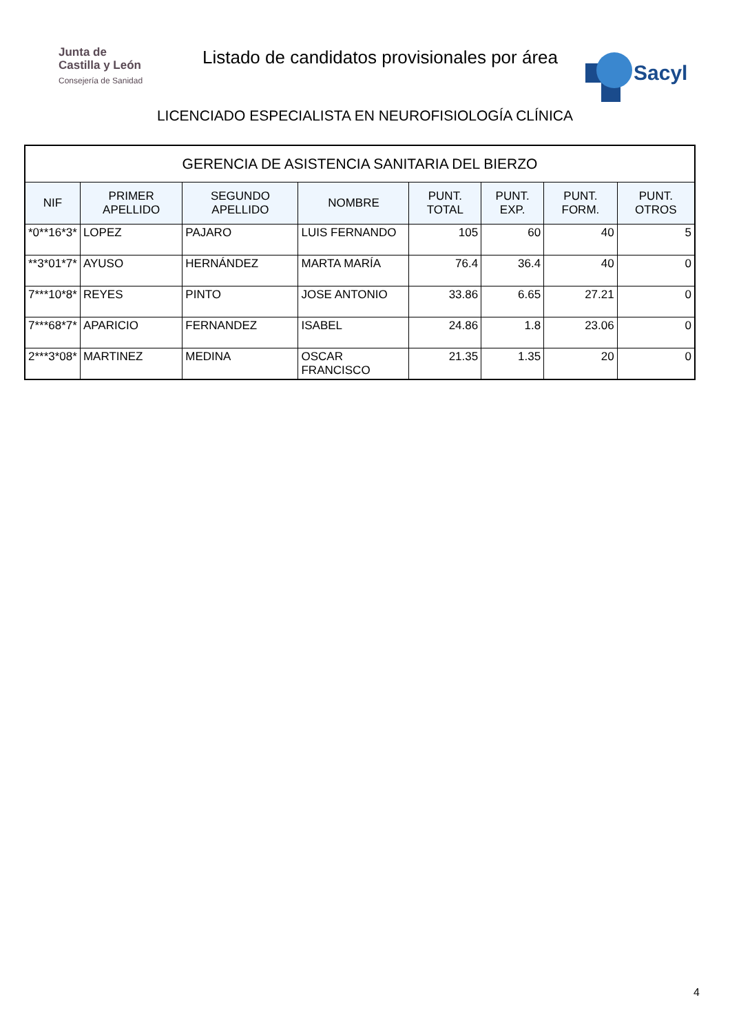Junta de
Castilla y León
Consejería de Sanidad
Listado de candidatos provisionales por área
Sacyl
LICENCIADO ESPECIALISTA EN NEUROFISIOLOGÍA CLÍNICA
| GERENCIA DE ASISTENCIA SANITARIA DEL BIERZO | | | | | | | |
| --- | --- | --- | --- | --- | --- | --- | --- |
| NIF | PRIMER APELLIDO | SEGUNDO APELLIDO | NOMBRE | PUNT. TOTAL | PUNT. EXP. | PUNT. FORM. | PUNT. OTROS |
| *0**16*3* | LOPEZ | PAJARO | LUIS FERNANDO | 105 | 60 | 40 | 5 |
| **3*01*7* | AYUSO | HERNÁNDEZ | MARTA MARÍA | 76.4 | 36.4 | 40 | 0 |
| 7***10*8* | REYES | PINTO | JOSE ANTONIO | 33.86 | 6.65 | 27.21 | 0 |
| 7***68*7* | APARICIO | FERNANDEZ | ISABEL | 24.86 | 1.8 | 23.06 | 0 |
| 2***3*08* | MARTINEZ | MEDINA | OSCAR FRANCISCO | 21.35 | 1.35 | 20 | 0 |
4